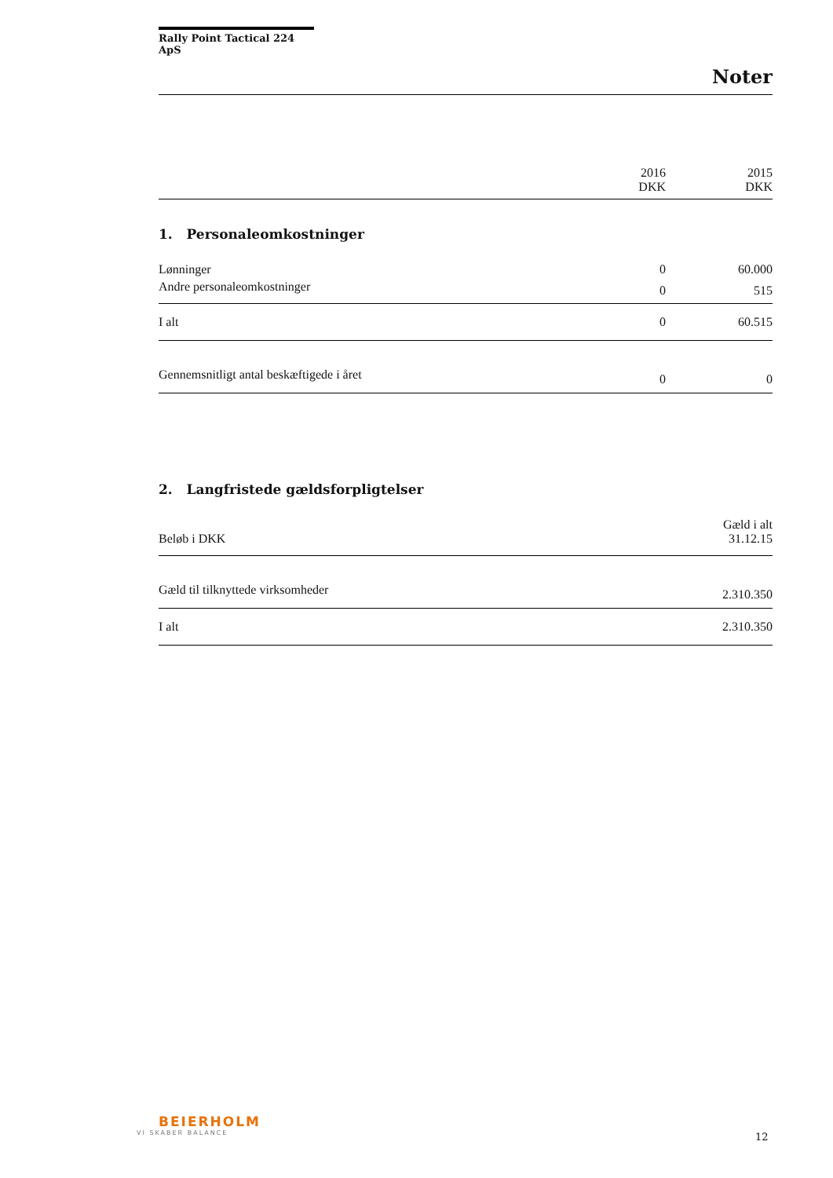Rally Point Tactical 224 ApS
Noter
| | 2016 DKK | 2015 DKK |
| 1. Personaleomkostninger | | |
| Lønninger | 0 | 60.000 |
| Andre personaleomkostninger | 0 | 515 |
| I alt | 0 | 60.515 |
| Gennemsnitligt antal beskæftigede i året | 0 | 0 |
| 2. Langfristede gældsforpligtelser | | |
| Beløb i DKK | | Gæld i alt 31.12.15 |
| Gæld til tilknyttede virksomheder | | 2.310.350 |
| I alt | | 2.310.350 |
BEIERHOLM
VI SKABER BALANCE
12